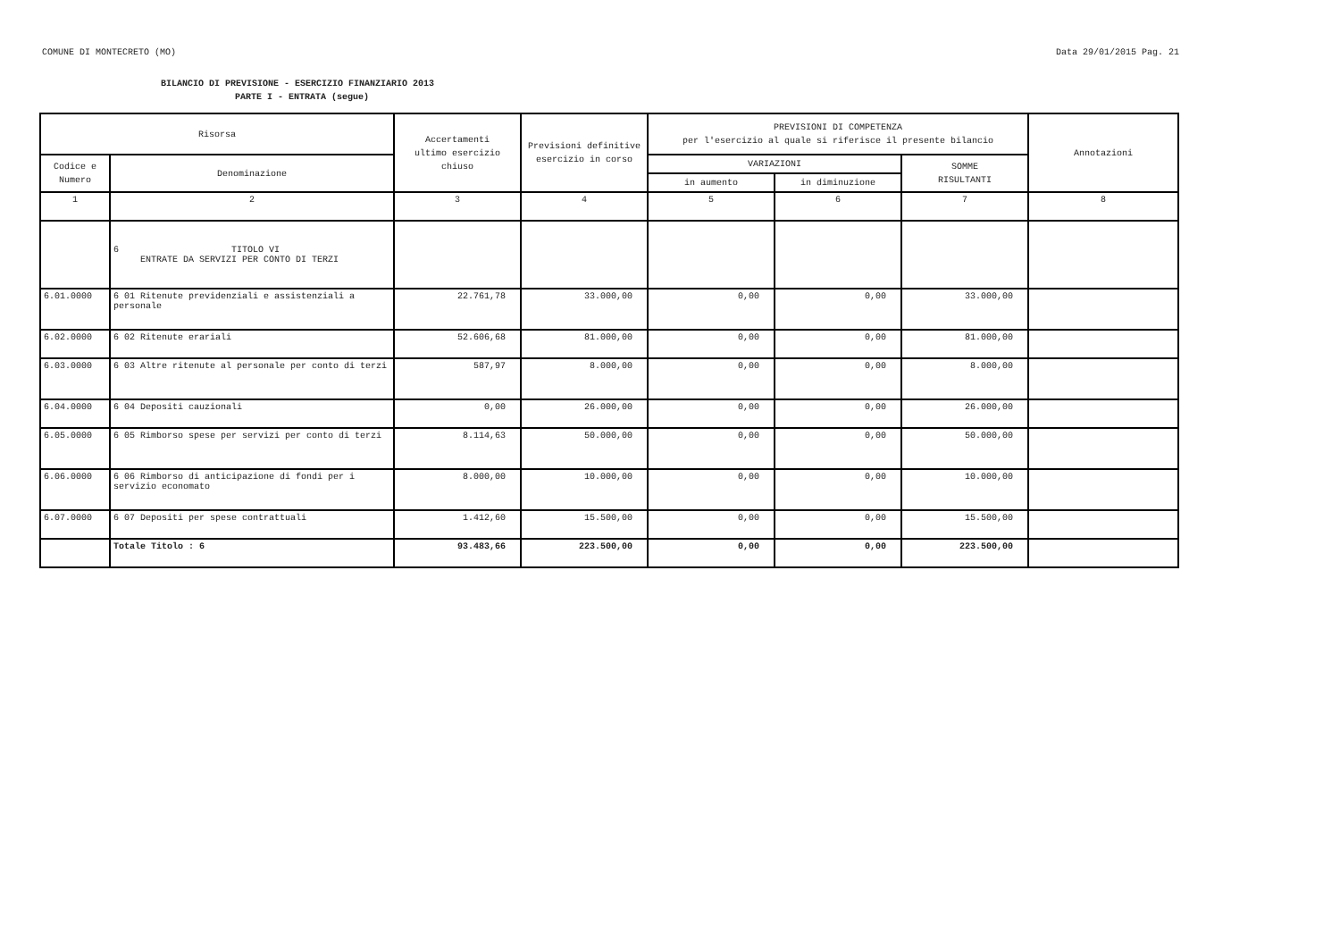COMUNE DI MONTECRETO (MO) Data 29/01/2015 Pag. 21
BILANCIO DI PREVISIONE - ESERCIZIO FINANZIARIO 2013
PARTE I - ENTRATA (segue)
| Risorsa | | Accertamenti ultimo esercizio chiuso | Previsioni definitive esercizio in corso | PREVISIONI DI COMPETENZA per l'esercizio al quale si riferisce il presente bilancio | | | Annotazioni |
| --- | --- | --- | --- | --- | --- | --- | --- |
| Codice e Numero | Denominazione | | | VARIAZIONI | | SOMME RISULTANTI | |
| | | | | in aumento | in diminuzione | | |
| 1 | 2 | 3 | 4 | 5 | 6 | 7 | 8 |
| | 6 TITOLO VI ENTRATE DA SERVIZI PER CONTO DI TERZI | | | | | | |
| 6.01.0000 | 6 01 Ritenute previdenziali e assistenziali a personale | 22.761,78 | 33.000,00 | 0,00 | 0,00 | 33.000,00 | |
| 6.02.0000 | 6 02 Ritenute erariali | 52.606,68 | 81.000,00 | 0,00 | 0,00 | 81.000,00 | |
| 6.03.0000 | 6 03 Altre ritenute al personale per conto di terzi | 587,97 | 8.000,00 | 0,00 | 0,00 | 8.000,00 | |
| 6.04.0000 | 6 04 Depositi cauzionali | 0,00 | 26.000,00 | 0,00 | 0,00 | 26.000,00 | |
| 6.05.0000 | 6 05 Rimborso spese per servizi per conto di terzi | 8.114,63 | 50.000,00 | 0,00 | 0,00 | 50.000,00 | |
| 6.06.0000 | 6 06 Rimborso di anticipazione di fondi per i servizio economato | 8.000,00 | 10.000,00 | 0,00 | 0,00 | 10.000,00 | |
| 6.07.0000 | 6 07 Depositi per spese contrattuali | 1.412,60 | 15.500,00 | 0,00 | 0,00 | 15.500,00 | |
| | Totale Titolo : 6 | 93.483,66 | 223.500,00 | 0,00 | 0,00 | 223.500,00 | |